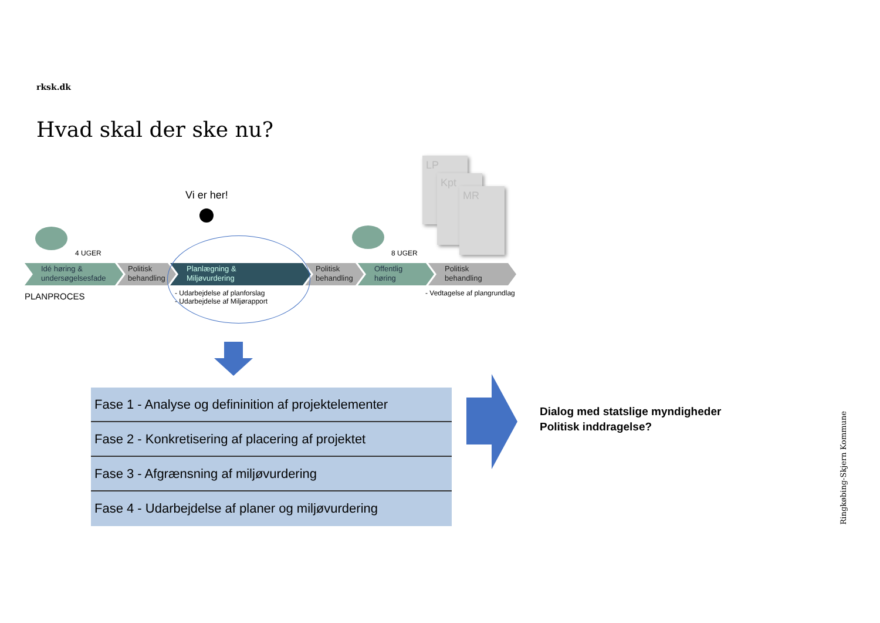rksk.dk
Hvad skal der ske nu?
LP
Kpt
MR
Vi er her!
4 UGER 8 UGER
Idé høring &
undersøgelsesfade
Politisk
behandling
Planlægning &
Miljøvurdering
Politisk
behandling
Offentlig
høring
Politisk
behandling
PLANPROCES
- Udarbejdelse af planforslag
- Udarbejdelse af Miljørapport
- Vedtagelse af plangrundlag
Fase 1 - Analyse og defininition af projektelementer
Fase 2 - Konkretisering af placering af projektet
Fase 3 - Afgrænsning af miljøvurdering
Fase 4 - Udarbejdelse af planer og miljøvurdering
Dialog med statslige myndigheder
Politisk inddragelse?
Ringkøbing-Skjern Kommune